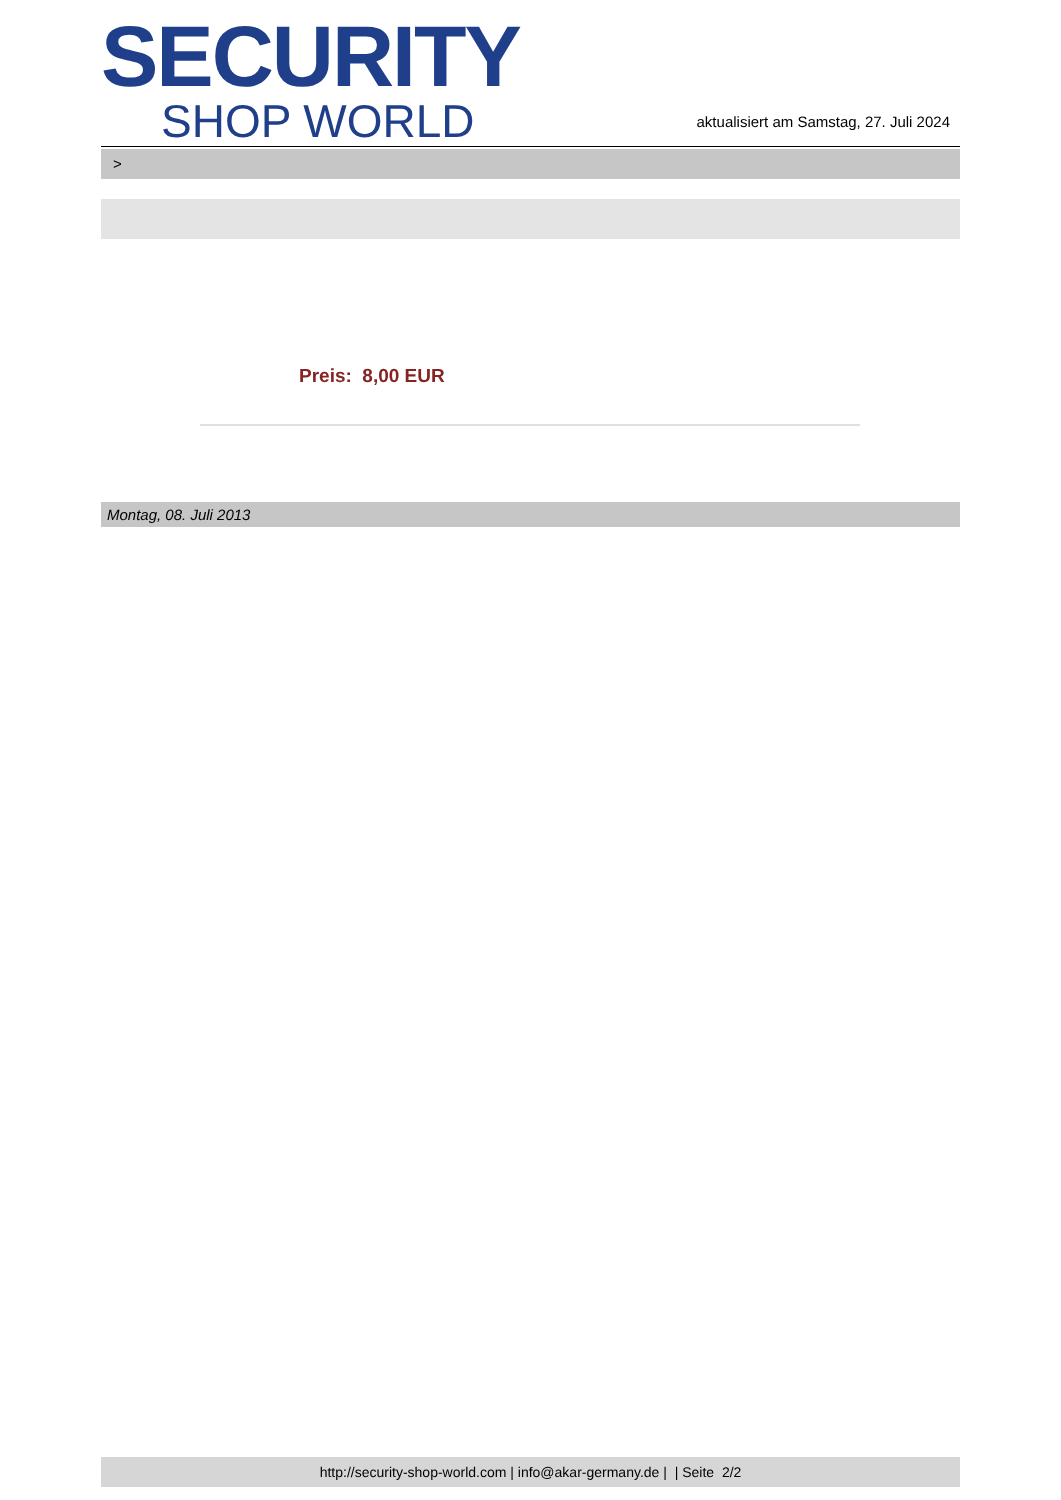SECURITY
SHOP WORLD
aktualisiert am Samstag, 27. Juli 2024
>
Preis: 8,00 EUR
Montag, 08. Juli 2013
http://security-shop-world.com | info@akar-germany.de | | Seite 2/2